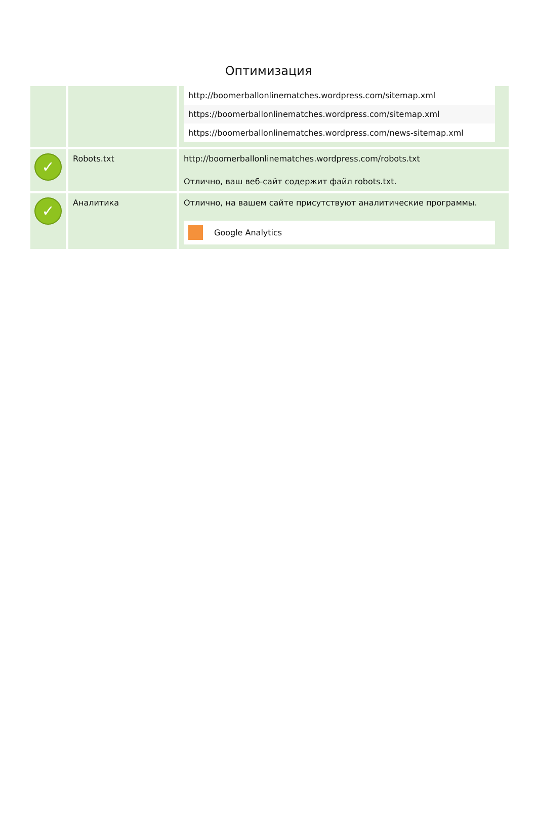Оптимизация
| | | http://boomerballonlinematches.wordpress.com/sitemap.xml https://boomerballonlinematches.wordpress.com/sitemap.xml https://boomerballonlinematches.wordpress.com/news-sitemap.xml |
| ✓ | Robots.txt | http://boomerballonlinematches.wordpress.com/robots.txt Отлично, ваш веб-сайт содержит файл robots.txt. |
| ✓ | Аналитика | Отлично, на вашем сайте присутствуют аналитические программы. Google Analytics |